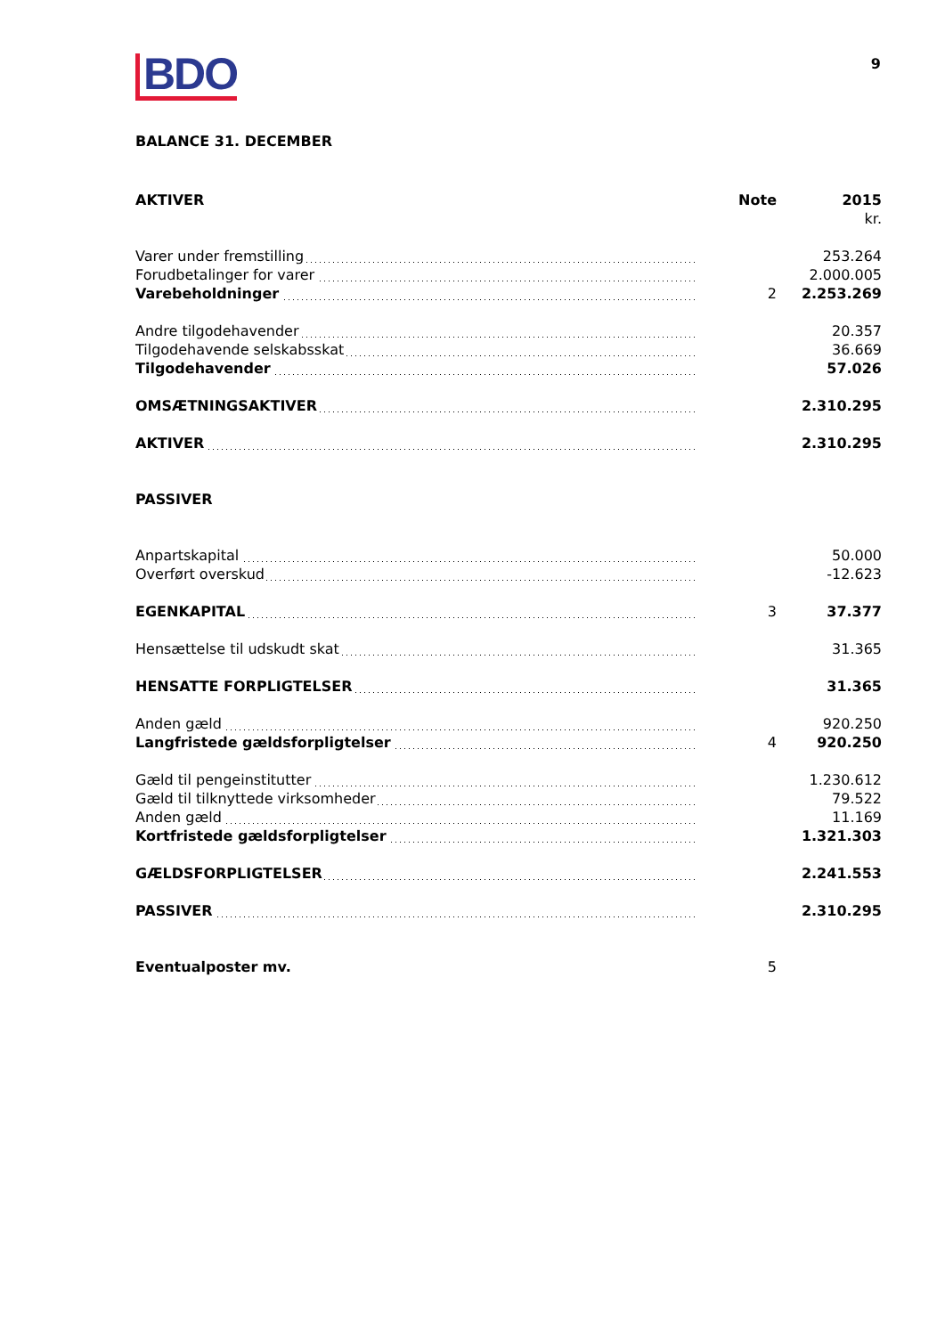BDO
9
BALANCE 31. DECEMBER
| AKTIVER | Note | 2015 |
| --- | --- | --- |
| | | kr. |
| Varer under fremstilling | | 253.264 |
| Forudbetalinger for varer | | 2.000.005 |
| Varebeholdninger | 2 | 2.253.269 |
| Andre tilgodehavender | | 20.357 |
| Tilgodehavende selskabsskat | | 36.669 |
| Tilgodehavender | | 57.026 |
| OMSÆTNINGSAKTIVER | | 2.310.295 |
| AKTIVER | | 2.310.295 |
| PASSIVER | | |
| Anpartskapital | | 50.000 |
| Overført overskud | | -12.623 |
| EGENKAPITAL | 3 | 37.377 |
| Hensættelse til udskudt skat | | 31.365 |
| HENSATTE FORPLIGTELSER | | 31.365 |
| Anden gæld | | 920.250 |
| Langfristede gældsforpligtelser | 4 | 920.250 |
| Gæld til pengeinstitutter | | 1.230.612 |
| Gæld til tilknyttede virksomheder | | 79.522 |
| Anden gæld | | 11.169 |
| Kortfristede gældsforpligtelser | | 1.321.303 |
| GÆLDSFORPLIGTELSER | | 2.241.553 |
| PASSIVER | | 2.310.295 |
| Eventualposter mv. | 5 | |